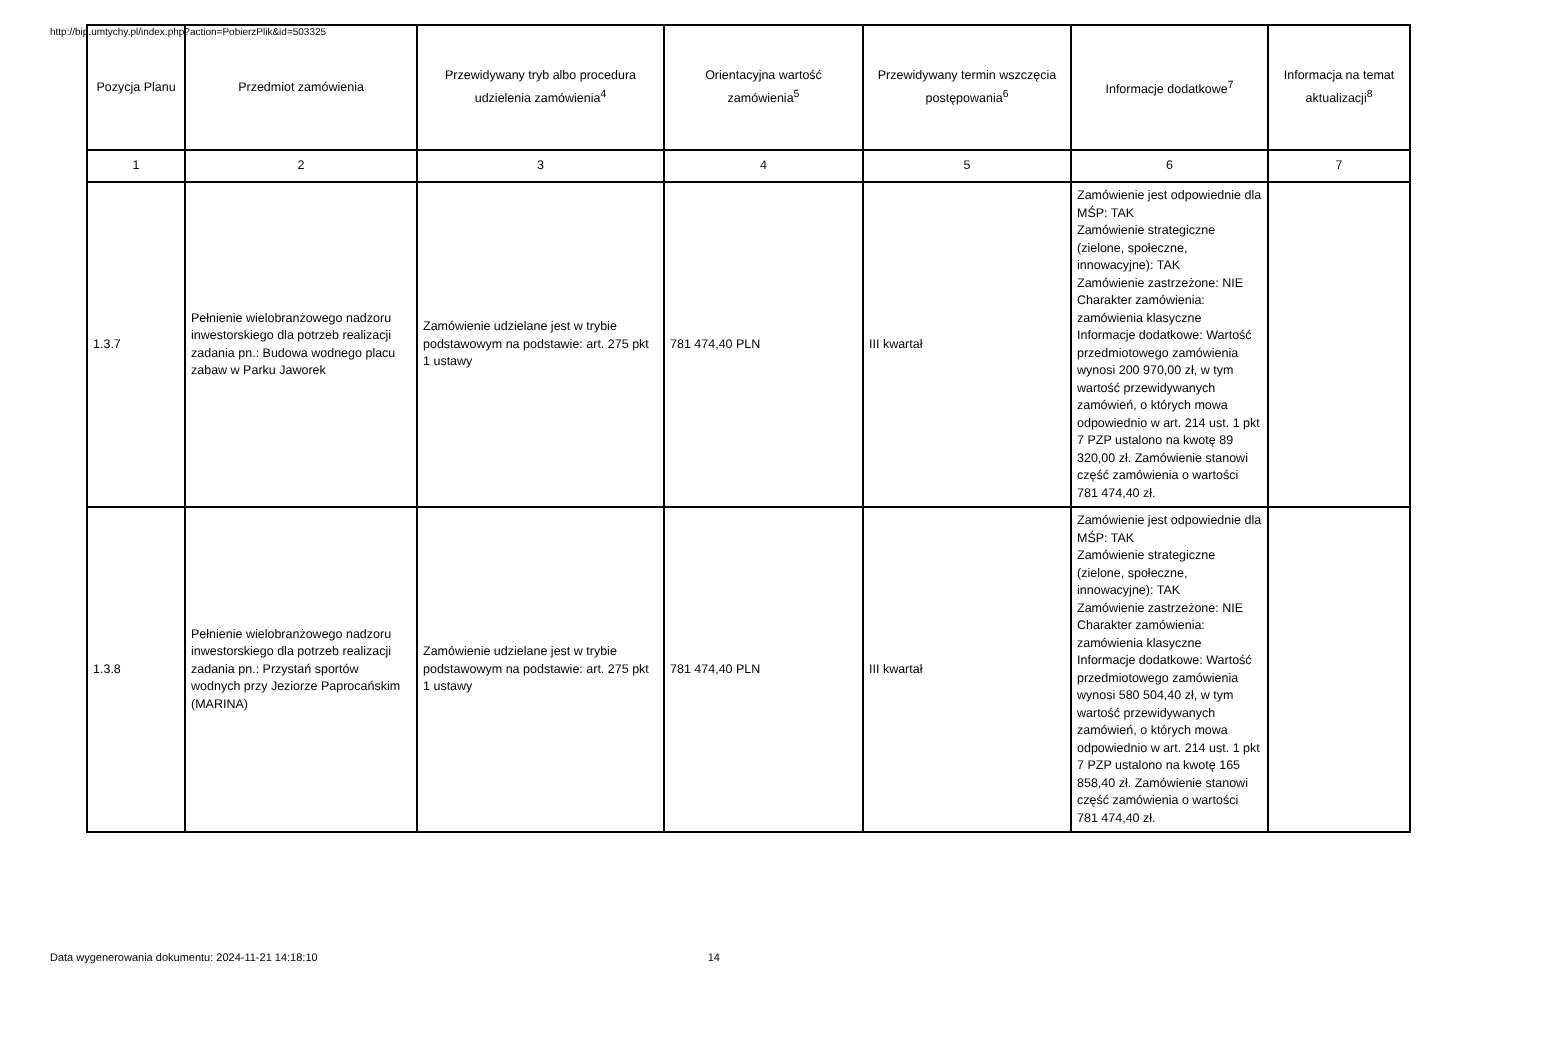http://bip.umtychy.pl/index.php?action=PobierzPlik&id=503325
| Pozycja Planu | Przedmiot zamówienia | Przewidywany tryb albo procedura udzielenia zamówienia<sup>4</sup> | Orientacyjna wartość zamówienia<sup>5</sup> | Przewidywany termin wszczęcia postępowania<sup>6</sup> | Informacje dodatkowe<sup>7</sup> | Informacja na temat aktualizacji<sup>8</sup> |
| --- | --- | --- | --- | --- | --- | --- |
| 1 | 2 | 3 | 4 | 5 | 6 | 7 |
| 1.3.7 | Pełnienie wielobranżowego nadzoru inwestorskiego dla potrzeb realizacji zadania pn.: Budowa wodnego placu zabaw w Parku Jaworek | Zamówienie udzielane jest w trybie podstawowym na podstawie: art. 275 pkt 1 ustawy | 781 474,40 PLN | III kwartał | Zamówienie jest odpowiednie dla MŚP: TAK Zamówienie strategiczne (zielone, społeczne, innowacyjne): TAK Zamówienie zastrzeżone: NIE Charakter zamówienia: zamówienia klasyczne Informacje dodatkowe: Wartość przedmiotowego zamówienia wynosi 200 970,00 zł, w tym wartość przewidywanych zamówień, o których mowa odpowiednio w art. 214 ust. 1 pkt 7 PZP ustalono na kwotę 89 320,00 zł. Zamówienie stanowi część zamówienia o wartości 781 474,40 zł. | |
| 1.3.8 | Pełnienie wielobranżowego nadzoru inwestorskiego dla potrzeb realizacji zadania pn.: Przystań sportów wodnych przy Jeziorze Paprocańskim (MARINA) | Zamówienie udzielane jest w trybie podstawowym na podstawie: art. 275 pkt 1 ustawy | 781 474,40 PLN | III kwartał | Zamówienie jest odpowiednie dla MŚP: TAK Zamówienie strategiczne (zielone, społeczne, innowacyjne): TAK Zamówienie zastrzeżone: NIE Charakter zamówienia: zamówienia klasyczne Informacje dodatkowe: Wartość przedmiotowego zamówienia wynosi 580 504,40 zł, w tym wartość przewidywanych zamówień, o których mowa odpowiednio w art. 214 ust. 1 pkt 7 PZP ustalono na kwotę 165 858,40 zł. Zamówienie stanowi część zamówienia o wartości 781 474,40 zł. | |
Data wygenerowania dokumentu: 2024-11-21 14:18:10 14